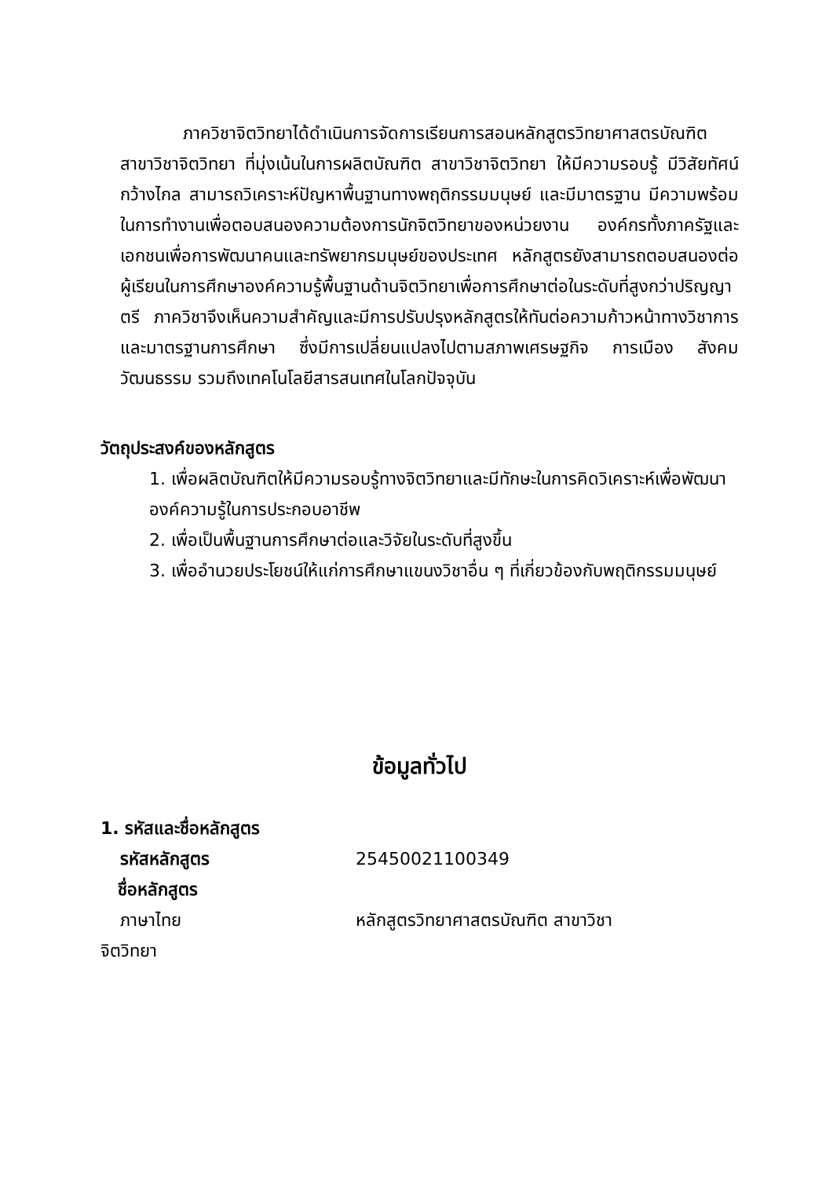ภาควิชาจิตวิทยาได้ดำเนินการจัดการเรียนการสอนหลักสูตรวิทยาศาสตรบัณฑิต สาขาวิชาจิตวิทยา ที่มุ่งเน้นในการผลิตบัณฑิต สาขาวิชาจิตวิทยา ให้มีความรอบรู้ มีวิสัยทัศน์กว้างไกล สามารถวิเคราะห์ปัญหาพื้นฐานทางพฤติกรรมมนุษย์ และมีมาตรฐาน มีความพร้อมในการทำงานเพื่อตอบสนองความต้องการนักจิตวิทยาของหน่วยงาน องค์กรทั้งภาครัฐและเอกชนเพื่อการพัฒนาคนและทรัพยากรมนุษย์ของประเทศ หลักสูตรยังสามารถตอบสนองต่อผู้เรียนในการศึกษาองค์ความรู้พื้นฐานด้านจิตวิทยาเพื่อการศึกษาต่อในระดับที่สูงกว่าปริญญาตรี ภาควิชาจึงเห็นความสำคัญและมีการปรับปรุงหลักสูตรให้ทันต่อความก้าวหน้าทางวิชาการและมาตรฐานการศึกษา ซึ่งมีการเปลี่ยนแปลงไปตามสภาพเศรษฐกิจ การเมือง สังคม วัฒนธรรม รวมถึงเทคโนโลยีสารสนเทศในโลกปัจจุบัน
วัตถุประสงค์ของหลักสูตร
1. เพื่อผลิตบัณฑิตให้มีความรอบรู้ทางจิตวิทยาและมีทักษะในการคิดวิเคราะห์เพื่อพัฒนา
องค์ความรู้ในการประกอบอาชีพ
2. เพื่อเป็นพื้นฐานการศึกษาต่อและวิจัยในระดับที่สูงขึ้น
3. เพื่ออำนวยประโยชน์ให้แก่การศึกษาแขนงวิชาอื่น ๆ ที่เกี่ยวข้องกับพฤติกรรมมนุษย์
ข้อมูลทั่วไป
1. รหัสและชื่อหลักสูตร
รหัสหลักสูตร 25450021100349
ชื่อหลักสูตร
ภาษาไทย หลักสูตรวิทยาศาสตรบัณฑิต สาขาวิชา
จิตวิทยา